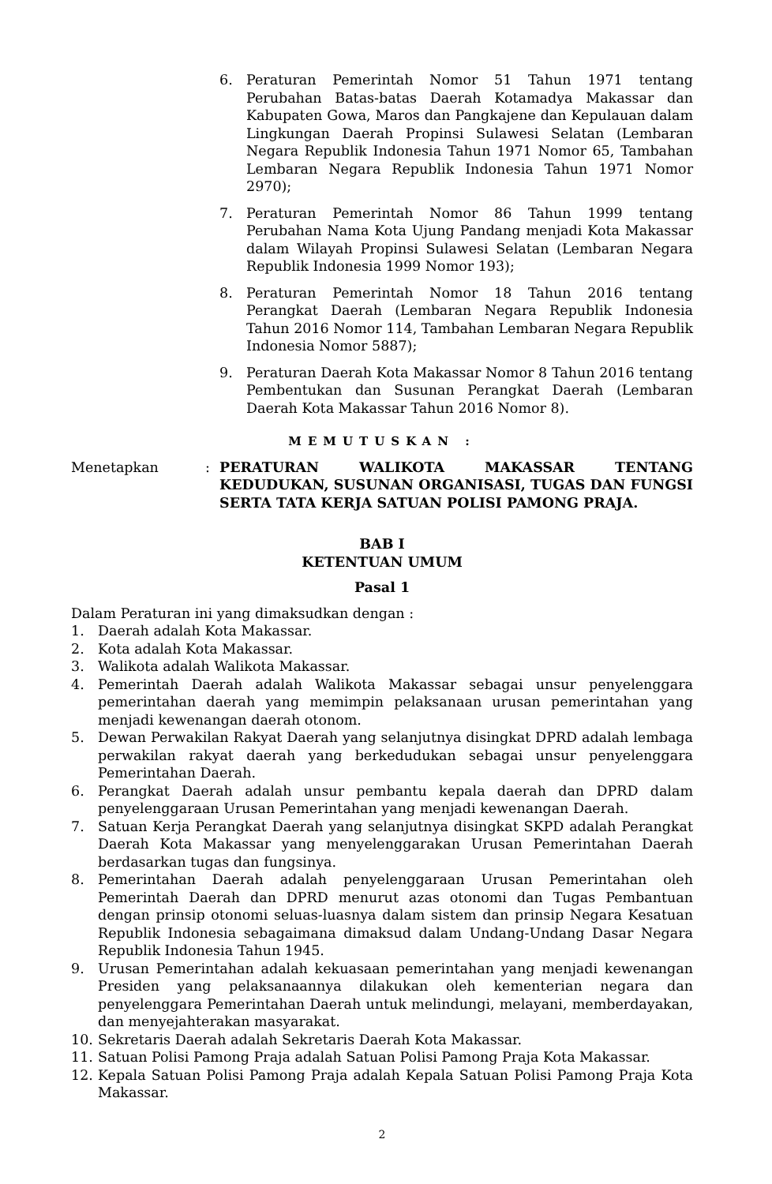6. Peraturan Pemerintah Nomor 51 Tahun 1971 tentang Perubahan Batas-batas Daerah Kotamadya Makassar dan Kabupaten Gowa, Maros dan Pangkajene dan Kepulauan dalam Lingkungan Daerah Propinsi Sulawesi Selatan (Lembaran Negara Republik Indonesia Tahun 1971 Nomor 65, Tambahan Lembaran Negara Republik Indonesia Tahun 1971 Nomor 2970);
7. Peraturan Pemerintah Nomor 86 Tahun 1999 tentang Perubahan Nama Kota Ujung Pandang menjadi Kota Makassar dalam Wilayah Propinsi Sulawesi Selatan (Lembaran Negara Republik Indonesia 1999 Nomor 193);
8. Peraturan Pemerintah Nomor 18 Tahun 2016 tentang Perangkat Daerah (Lembaran Negara Republik Indonesia Tahun 2016 Nomor 114, Tambahan Lembaran Negara Republik Indonesia Nomor 5887);
9. Peraturan Daerah Kota Makassar Nomor 8 Tahun 2016 tentang Pembentukan dan Susunan Perangkat Daerah (Lembaran Daerah Kota Makassar Tahun 2016 Nomor 8).
MEMUTUSKAN :
Menetapkan : PERATURAN WALIKOTA MAKASSAR TENTANG KEDUDUKAN, SUSUNAN ORGANISASI, TUGAS DAN FUNGSI SERTA TATA KERJA SATUAN POLISI PAMONG PRAJA.
BAB I
KETENTUAN UMUM
Pasal 1
Dalam Peraturan ini yang dimaksudkan dengan :
1. Daerah adalah Kota Makassar.
2. Kota adalah Kota Makassar.
3. Walikota adalah Walikota Makassar.
4. Pemerintah Daerah adalah Walikota Makassar sebagai unsur penyelenggara pemerintahan daerah yang memimpin pelaksanaan urusan pemerintahan yang menjadi kewenangan daerah otonom.
5. Dewan Perwakilan Rakyat Daerah yang selanjutnya disingkat DPRD adalah lembaga perwakilan rakyat daerah yang berkedudukan sebagai unsur penyelenggara Pemerintahan Daerah.
6. Perangkat Daerah adalah unsur pembantu kepala daerah dan DPRD dalam penyelenggaraan Urusan Pemerintahan yang menjadi kewenangan Daerah.
7. Satuan Kerja Perangkat Daerah yang selanjutnya disingkat SKPD adalah Perangkat Daerah Kota Makassar yang menyelenggarakan Urusan Pemerintahan Daerah berdasarkan tugas dan fungsinya.
8. Pemerintahan Daerah adalah penyelenggaraan Urusan Pemerintahan oleh Pemerintah Daerah dan DPRD menurut azas otonomi dan Tugas Pembantuan dengan prinsip otonomi seluas-luasnya dalam sistem dan prinsip Negara Kesatuan Republik Indonesia sebagaimana dimaksud dalam Undang-Undang Dasar Negara Republik Indonesia Tahun 1945.
9. Urusan Pemerintahan adalah kekuasaan pemerintahan yang menjadi kewenangan Presiden yang pelaksanaannya dilakukan oleh kementerian negara dan penyelenggara Pemerintahan Daerah untuk melindungi, melayani, memberdayakan, dan menyejahterakan masyarakat.
10. Sekretaris Daerah adalah Sekretaris Daerah Kota Makassar.
11. Satuan Polisi Pamong Praja adalah Satuan Polisi Pamong Praja Kota Makassar.
12. Kepala Satuan Polisi Pamong Praja adalah Kepala Satuan Polisi Pamong Praja Kota Makassar.
2